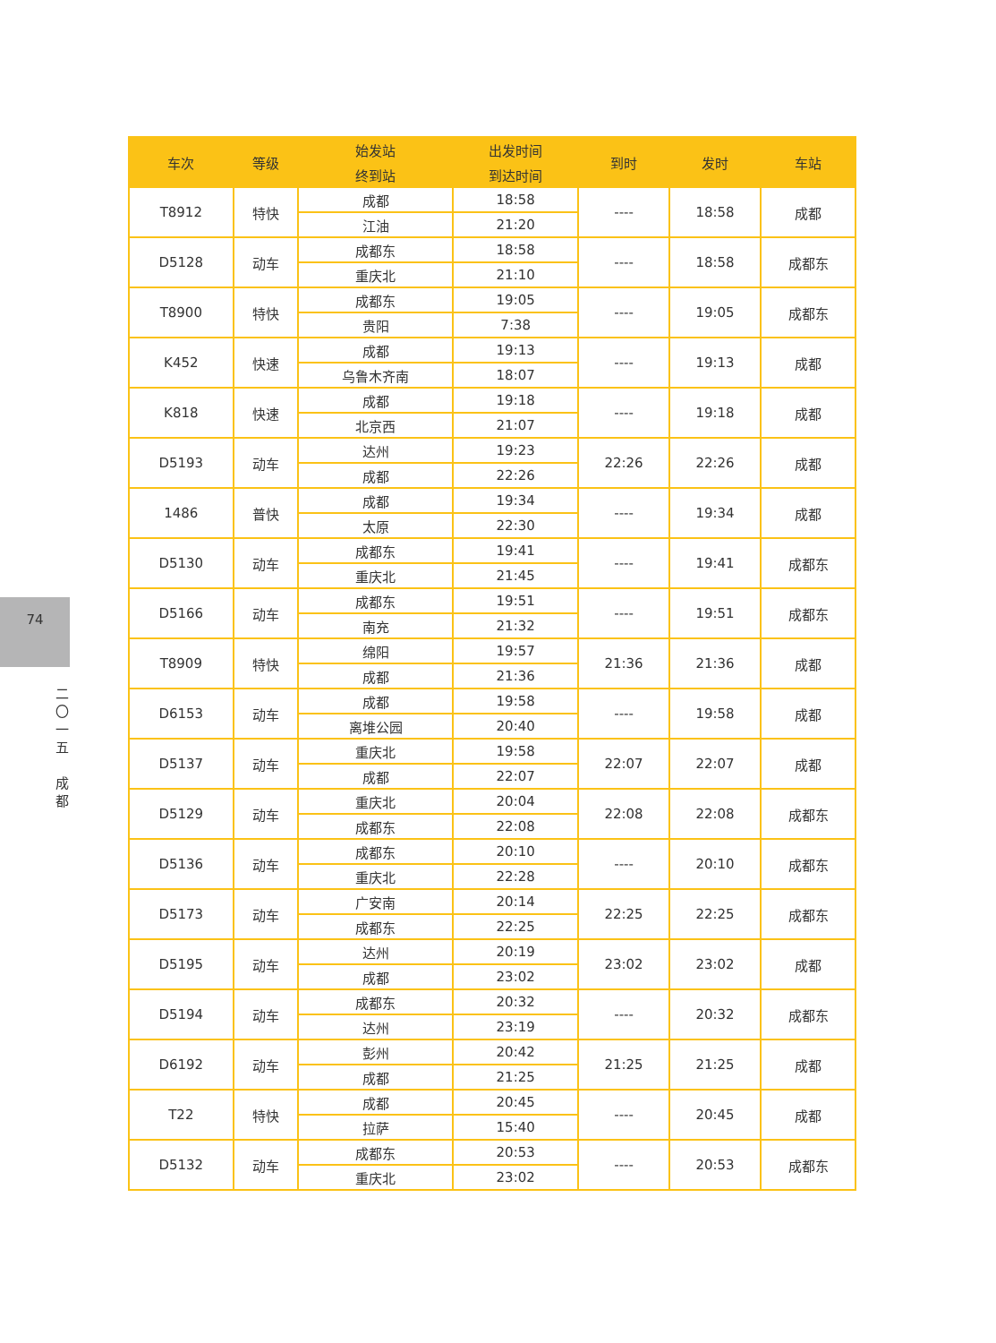74
二
〇
一
五
成
都
| 车次 | 等级 | 始发站 | 出发时间 | 到时 | 发时 | 车站 |
| --- | --- | --- | --- | --- | --- | --- |
| | | 终到站 | 到达时间 | | | |
| T8912 | 特快 | 成都 | 18:58 | ---- | 18:58 | 成都 |
| | | 江油 | 21:20 | | | |
| D5128 | 动车 | 成都东 | 18:58 | ---- | 18:58 | 成都东 |
| | | 重庆北 | 21:10 | | | |
| T8900 | 特快 | 成都东 | 19:05 | ---- | 19:05 | 成都东 |
| | | 贵阳 | 7:38 | | | |
| K452 | 快速 | 成都 | 19:13 | ---- | 19:13 | 成都 |
| | | 乌鲁木齐南 | 18:07 | | | |
| K818 | 快速 | 成都 | 19:18 | ---- | 19:18 | 成都 |
| | | 北京西 | 21:07 | | | |
| D5193 | 动车 | 达州 | 19:23 | 22:26 | 22:26 | 成都 |
| | | 成都 | 22:26 | | | |
| 1486 | 普快 | 成都 | 19:34 | ---- | 19:34 | 成都 |
| | | 太原 | 22:30 | | | |
| D5130 | 动车 | 成都东 | 19:41 | ---- | 19:41 | 成都东 |
| | | 重庆北 | 21:45 | | | |
| D5166 | 动车 | 成都东 | 19:51 | ---- | 19:51 | 成都东 |
| | | 南充 | 21:32 | | | |
| T8909 | 特快 | 绵阳 | 19:57 | 21:36 | 21:36 | 成都 |
| | | 成都 | 21:36 | | | |
| D6153 | 动车 | 成都 | 19:58 | ---- | 19:58 | 成都 |
| | | 离堆公园 | 20:40 | | | |
| D5137 | 动车 | 重庆北 | 19:58 | 22:07 | 22:07 | 成都 |
| | | 成都 | 22:07 | | | |
| D5129 | 动车 | 重庆北 | 20:04 | 22:08 | 22:08 | 成都东 |
| | | 成都东 | 22:08 | | | |
| D5136 | 动车 | 成都东 | 20:10 | ---- | 20:10 | 成都东 |
| | | 重庆北 | 22:28 | | | |
| D5173 | 动车 | 广安南 | 20:14 | 22:25 | 22:25 | 成都东 |
| | | 成都东 | 22:25 | | | |
| D5195 | 动车 | 达州 | 20:19 | 23:02 | 23:02 | 成都 |
| | | 成都 | 23:02 | | | |
| D5194 | 动车 | 成都东 | 20:32 | ---- | 20:32 | 成都东 |
| | | 达州 | 23:19 | | | |
| D6192 | 动车 | 彭州 | 20:42 | 21:25 | 21:25 | 成都 |
| | | 成都 | 21:25 | | | |
| T22 | 特快 | 成都 | 20:45 | ---- | 20:45 | 成都 |
| | | 拉萨 | 15:40 | | | |
| D5132 | 动车 | 成都东 | 20:53 | ---- | 20:53 | 成都东 |
| | | 重庆北 | 23:02 | | | |